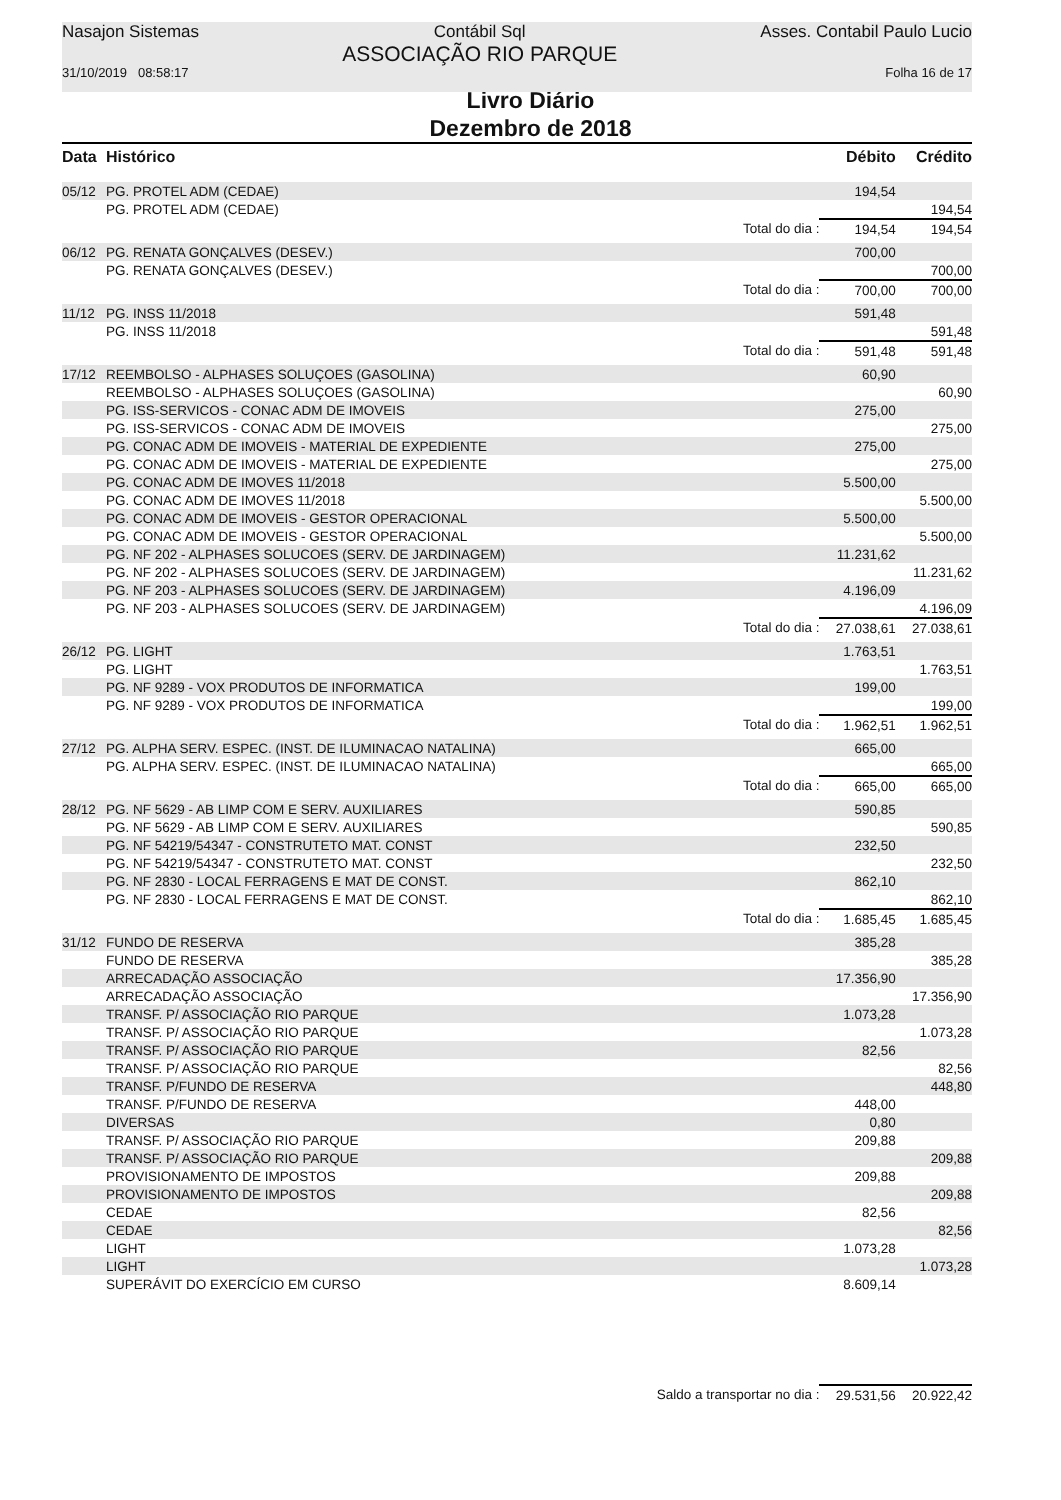Nasajon Sistemas
31/10/2019 08:58:17
Contábil Sql
ASSOCIAÇÃO RIO PARQUE
Asses. Contabil Paulo Lucio
Folha 16 de 17
Livro Diário
Dezembro de 2018
| Data | Histórico | | Débito | Crédito |
| --- | --- | --- | --- | --- |
| 05/12 | PG. PROTEL ADM (CEDAE) | | 194,54 | |
| | PG. PROTEL ADM (CEDAE) | | | 194,54 |
| | | Total do dia : | 194,54 | 194,54 |
| 06/12 | PG. RENATA GONÇALVES (DESEV.) | | 700,00 | |
| | PG. RENATA GONÇALVES (DESEV.) | | | 700,00 |
| | | Total do dia : | 700,00 | 700,00 |
| 11/12 | PG. INSS 11/2018 | | 591,48 | |
| | PG. INSS 11/2018 | | | 591,48 |
| | | Total do dia : | 591,48 | 591,48 |
| 17/12 | REEMBOLSO - ALPHASES SOLUÇOES (GASOLINA) | | 60,90 | |
| | REEMBOLSO - ALPHASES SOLUÇOES (GASOLINA) | | | 60,90 |
| | PG. ISS-SERVICOS - CONAC ADM DE IMOVEIS | | 275,00 | |
| | PG. ISS-SERVICOS - CONAC ADM DE IMOVEIS | | | 275,00 |
| | PG. CONAC ADM DE IMOVEIS - MATERIAL DE EXPEDIENTE | | 275,00 | |
| | PG. CONAC ADM DE IMOVEIS - MATERIAL DE EXPEDIENTE | | | 275,00 |
| | PG. CONAC ADM DE IMOVES 11/2018 | | 5.500,00 | |
| | PG. CONAC ADM DE IMOVES 11/2018 | | | 5.500,00 |
| | PG. CONAC ADM DE IMOVEIS - GESTOR OPERACIONAL | | 5.500,00 | |
| | PG. CONAC ADM DE IMOVEIS - GESTOR OPERACIONAL | | | 5.500,00 |
| | PG. NF 202 - ALPHASES SOLUCOES (SERV. DE JARDINAGEM) | | 11.231,62 | |
| | PG. NF 202 - ALPHASES SOLUCOES (SERV. DE JARDINAGEM) | | | 11.231,62 |
| | PG. NF 203 - ALPHASES SOLUCOES (SERV. DE JARDINAGEM) | | 4.196,09 | |
| | PG. NF 203 - ALPHASES SOLUCOES (SERV. DE JARDINAGEM) | | | 4.196,09 |
| | | Total do dia : | 27.038,61 | 27.038,61 |
| 26/12 | PG. LIGHT | | 1.763,51 | |
| | PG. LIGHT | | | 1.763,51 |
| | PG. NF 9289 - VOX PRODUTOS DE INFORMATICA | | 199,00 | |
| | PG. NF 9289 - VOX PRODUTOS DE INFORMATICA | | | 199,00 |
| | | Total do dia : | 1.962,51 | 1.962,51 |
| 27/12 | PG. ALPHA SERV. ESPEC. (INST. DE ILUMINACAO NATALINA) | | 665,00 | |
| | PG. ALPHA SERV. ESPEC. (INST. DE ILUMINACAO NATALINA) | | | 665,00 |
| | | Total do dia : | 665,00 | 665,00 |
| 28/12 | PG. NF 5629 - AB LIMP COM E SERV. AUXILIARES | | 590,85 | |
| | PG. NF 5629 - AB LIMP COM E SERV. AUXILIARES | | | 590,85 |
| | PG. NF 54219/54347 - CONSTRUTETO MAT. CONST | | 232,50 | |
| | PG. NF 54219/54347 - CONSTRUTETO MAT. CONST | | | 232,50 |
| | PG. NF 2830 - LOCAL FERRAGENS E MAT DE CONST. | | 862,10 | |
| | PG. NF 2830 - LOCAL FERRAGENS E MAT DE CONST. | | | 862,10 |
| | | Total do dia : | 1.685,45 | 1.685,45 |
| 31/12 | FUNDO DE RESERVA | | 385,28 | |
| | FUNDO DE RESERVA | | | 385,28 |
| | ARRECADAÇÃO ASSOCIAÇÃO | | 17.356,90 | |
| | ARRECADAÇÃO ASSOCIAÇÃO | | | 17.356,90 |
| | TRANSF. P/ ASSOCIAÇÃO RIO PARQUE | | 1.073,28 | |
| | TRANSF. P/ ASSOCIAÇÃO RIO PARQUE | | | 1.073,28 |
| | TRANSF. P/ ASSOCIAÇÃO RIO PARQUE | | 82,56 | |
| | TRANSF. P/ ASSOCIAÇÃO RIO PARQUE | | | 82,56 |
| | TRANSF. P/FUNDO DE RESERVA | | | 448,80 |
| | TRANSF. P/FUNDO DE RESERVA | | 448,00 | |
| | DIVERSAS | | 0,80 | |
| | TRANSF. P/ ASSOCIAÇÃO RIO PARQUE | | 209,88 | |
| | TRANSF. P/ ASSOCIAÇÃO RIO PARQUE | | | 209,88 |
| | PROVISIONAMENTO DE IMPOSTOS | | 209,88 | |
| | PROVISIONAMENTO DE IMPOSTOS | | | 209,88 |
| | CEDAE | | 82,56 | |
| | CEDAE | | | 82,56 |
| | LIGHT | | 1.073,28 | |
| | LIGHT | | | 1.073,28 |
| | SUPERÁVIT DO EXERCÍCIO EM CURSO | | 8.609,14 | |
| | | Saldo a transportar no dia : | 29.531,56 | 20.922,42 |